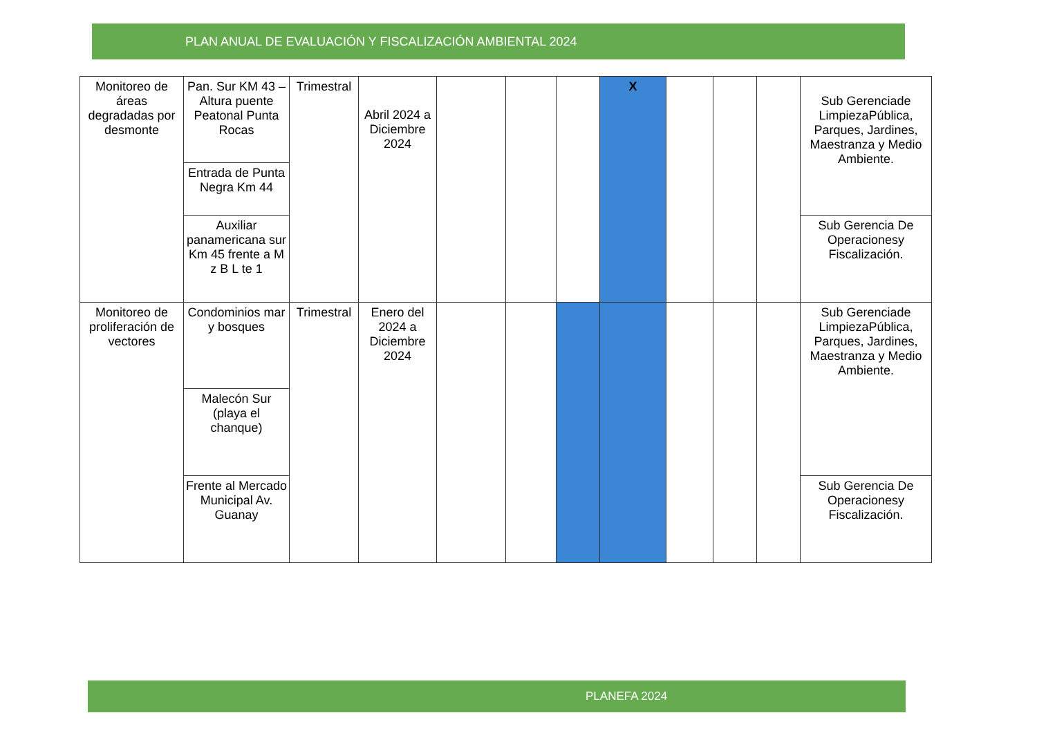PLAN ANUAL DE EVALUACIÓN Y FISCALIZACIÓN AMBIENTAL 2024
| Monitoreo de áreas degradadas por desmonte | Pan. Sur KM 43 –Altura puente Peatonal Punta Rocas | Trimestral | Abril 2024 a Diciembre 2024 | | | | X | | | | Sub Gerenciade LimpiezaPública, Parques, Jardines, Maestranza y Medio Ambiente. |
| | Entrada de Punta Negra Km 44 | | | | | | | | | | |
| | Auxiliar panamericana sur Km 45 frente a M z B L te 1 | | | | | | | | | | Sub Gerencia De Operacionesy Fiscalización. |
| Monitoreo de proliferación de vectores | Condominios mar y bosques | Trimestral | Enero del 2024 a Diciembre 2024 | | | | | | | | Sub Gerenciade LimpiezaPública, Parques, Jardines, Maestranza y Medio Ambiente. |
| | Malecón Sur (playa el chanque) | | | | | | | | | | |
| | Frente al Mercado Municipal Av. Guanay | | | | | | | | | | Sub Gerencia De Operacionesy Fiscalización. |
PLANEFA 2024